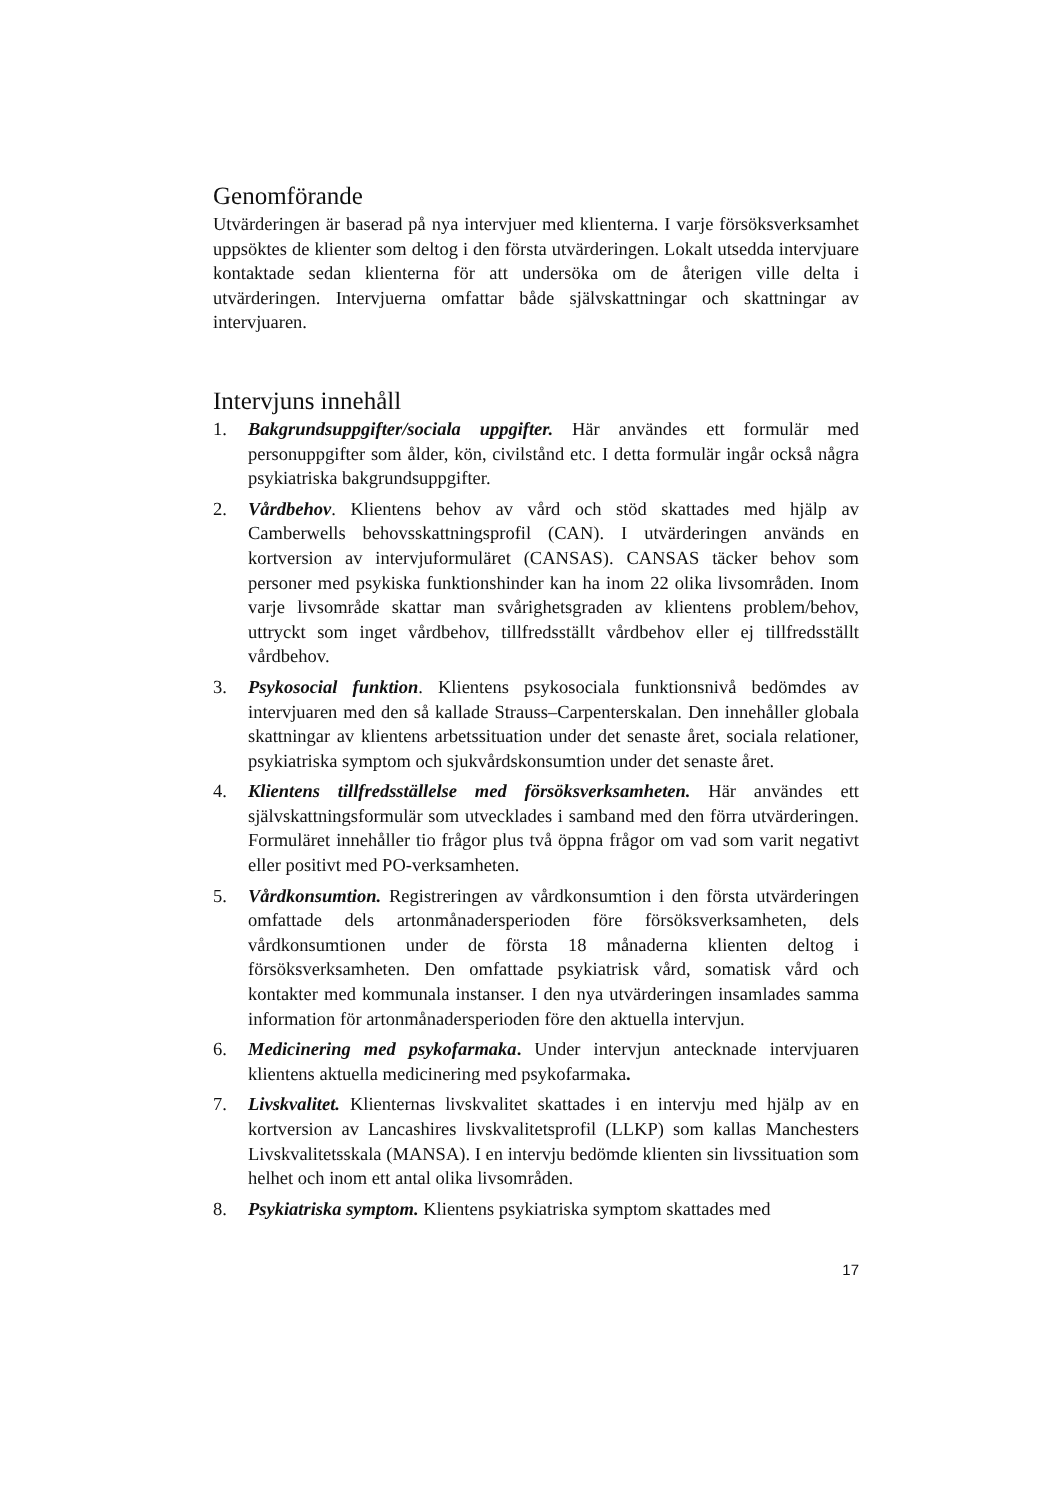Genomförande
Utvärderingen är baserad på nya intervjuer med klienterna. I varje försöks­verksamhet uppsöktes de klienter som deltog i den första utvärderingen. Lokalt utsedda intervjuare kontaktade sedan klienterna för att undersöka om de återigen ville delta i utvärderingen. Intervjuerna omfattar både självskattningar och skattningar av intervjuaren.
Intervjuns innehåll
1. Bakgrundsuppgifter/sociala uppgifter. Här användes ett formulär med personuppgifter som ålder, kön, civilstånd etc. I detta formulär ingår också några psykiatriska bakgrundsuppgifter.
2. Vårdbehov. Klientens behov av vård och stöd skattades med hjälp av Camberwells behovsskattningsprofil (CAN). I utvärderingen används en kortversion av intervjuformuläret (CANSAS). CANSAS täcker behov som personer med psykiska funktionshinder kan ha inom 22 olika livsområden. Inom varje livsområde skattar man svårighetsgra­den av klientens problem/behov, uttryckt som inget vårdbehov, till­fredsställt vårdbehov eller ej tillfredsställt vårdbehov.
3. Psykosocial funktion. Klientens psykosociala funktionsnivå bedöm­des av intervjuaren med den så kallade Strauss–Carpenterskalan. Den innehåller globala skattningar av klientens arbetssituation under det senaste året, sociala relationer, psykiatriska symptom och sjukvårds­konsumtion under det senaste året.
4. Klientens tillfredsställelse med försöksverksamheten. Här användes ett självskattningsformulär som utvecklades i samband med den förra utvärderingen. Formuläret innehåller tio frågor plus två öppna frågor om vad som varit negativt eller positivt med PO-verksamheten.
5. Vårdkonsumtion. Registreringen av vårdkonsumtion i den första ut­värderingen omfattade dels artonmånadersperioden före försöksverk­samheten, dels vårdkonsumtionen under de första 18 månaderna klien­ten deltog i försöksverksamheten. Den omfattade psykiatrisk vård, somatisk vård och kontakter med kommunala instanser. I den nya utvärderingen insamlades samma information för artonmånaderspe­rioden före den aktuella intervjun.
6. Medicinering med psykofarmaka. Under intervjun antecknade inter­vjuaren klientens aktuella medicinering med psykofarmaka.
7. Livskvalitet. Klienternas livskvalitet skattades i en intervju med hjälp av en kortversion av Lancashires livskvalitetsprofil (LLKP) som kallas Manchesters Livskvalitetsskala (MANSA). I en intervju bedömde kli­enten sin livssituation som helhet och inom ett antal olika livsområden.
8. Psykiatriska symptom. Klientens psykiatriska symptom skattades med
17